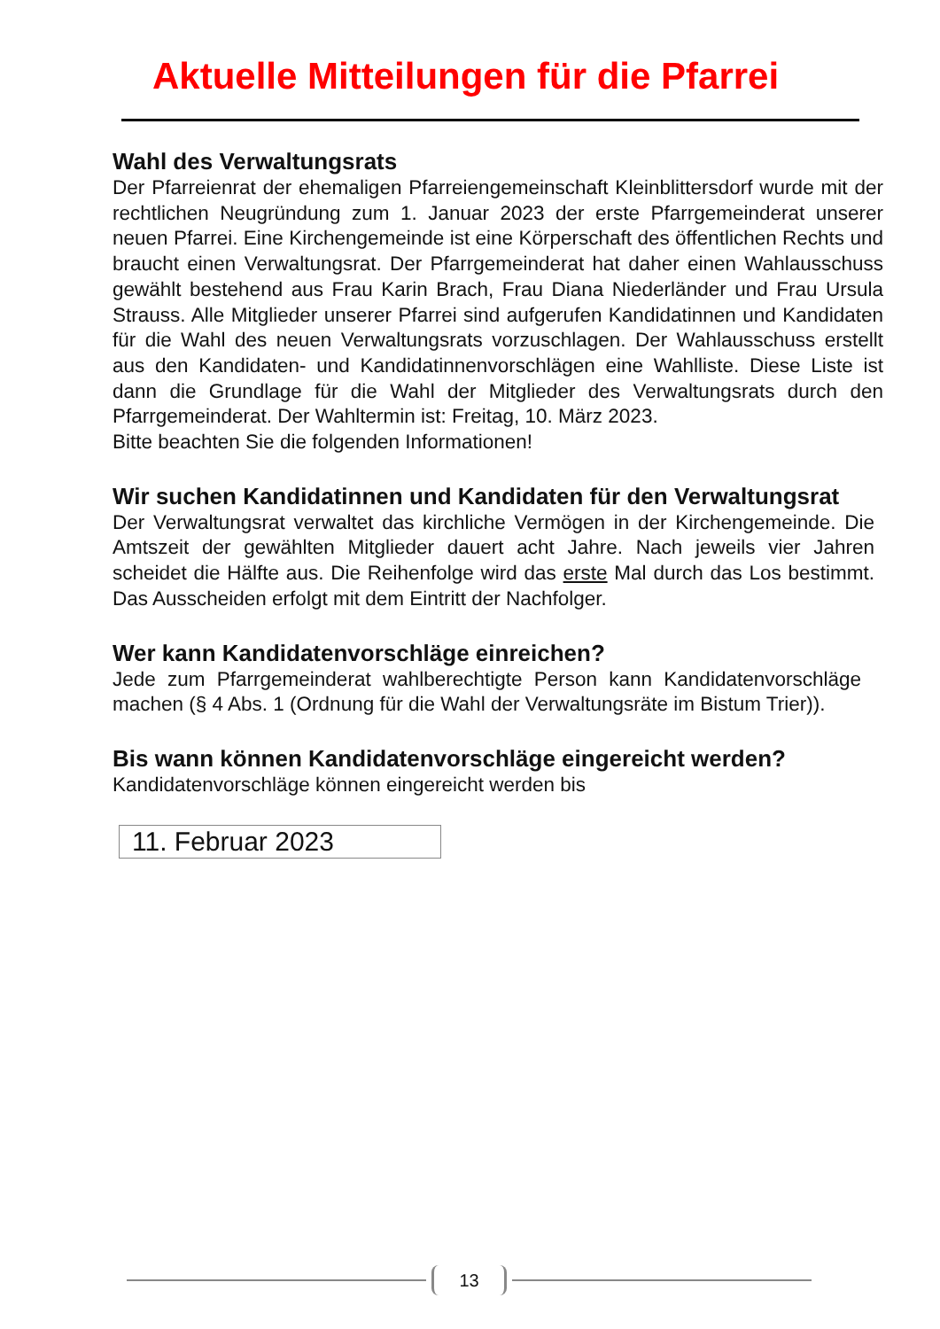Aktuelle Mitteilungen für die Pfarrei
Wahl des Verwaltungsrats
Der Pfarreienrat der ehemaligen Pfarreiengemeinschaft Kleinblittersdorf wurde mit der rechtlichen Neugründung zum 1. Januar 2023 der erste Pfarrgemeinderat unserer neuen Pfarrei. Eine Kirchengemeinde ist eine Körperschaft des öffentlichen Rechts und braucht einen Verwaltungsrat. Der Pfarrgemeinderat hat daher einen Wahlausschuss gewählt bestehend aus Frau Karin Brach, Frau Diana Niederländer und Frau Ursula Strauss. Alle Mitglieder unserer Pfarrei sind aufgerufen Kandidatinnen und Kandidaten für die Wahl des neuen Verwaltungsrats vorzuschlagen. Der Wahlausschuss erstellt aus den Kandidaten- und Kandidatinnenvorschlägen eine Wahlliste. Diese Liste ist dann die Grundlage für die Wahl der Mitglieder des Verwaltungsrats durch den Pfarrgemeinderat. Der Wahltermin ist: Freitag, 10. März 2023.
Bitte beachten Sie die folgenden Informationen!
Wir suchen Kandidatinnen und Kandidaten für den Verwaltungsrat
Der Verwaltungsrat verwaltet das kirchliche Vermögen in der Kirchengemeinde. Die Amtszeit der gewählten Mitglieder dauert acht Jahre. Nach jeweils vier Jahren scheidet die Hälfte aus. Die Reihenfolge wird das erste Mal durch das Los bestimmt. Das Ausscheiden erfolgt mit dem Eintritt der Nachfolger.
Wer kann Kandidatenvorschläge einreichen?
Jede zum Pfarrgemeinderat wahlberechtigte Person kann Kandidatenvorschläge machen (§ 4 Abs. 1 (Ordnung für die Wahl der Verwaltungsräte im Bistum Trier)).
Bis wann können Kandidatenvorschläge eingereicht werden?
Kandidatenvorschläge können eingereicht werden bis
11. Februar 2023
13